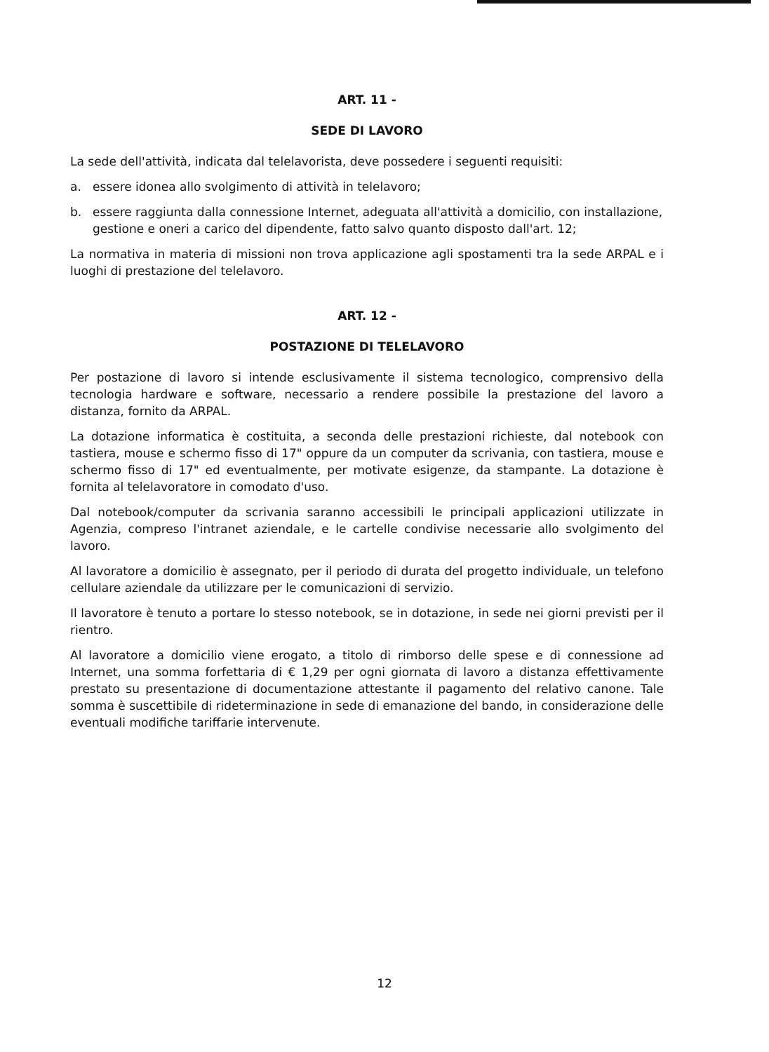ART. 11 -
SEDE DI LAVORO
La sede dell'attività, indicata dal telelavorista, deve possedere i seguenti requisiti:
a. essere idonea allo svolgimento di attività in telelavoro;
b. essere raggiunta dalla connessione Internet, adeguata all'attività a domicilio, con installazione, gestione e oneri a carico del dipendente, fatto salvo quanto disposto dall'art. 12;
La normativa in materia di missioni non trova applicazione agli spostamenti tra la sede ARPAL e i luoghi di prestazione del telelavoro.
ART. 12 -
POSTAZIONE DI TELELAVORO
Per postazione di lavoro si intende esclusivamente il sistema tecnologico, comprensivo della tecnologia hardware e software, necessario a rendere possibile la prestazione del lavoro a distanza, fornito da ARPAL.
La dotazione informatica è costituita, a seconda delle prestazioni richieste, dal notebook con tastiera, mouse e schermo fisso di 17" oppure da un computer da scrivania, con tastiera, mouse e schermo fisso di 17" ed eventualmente, per motivate esigenze, da stampante. La dotazione è fornita al telelavoratore in comodato d'uso.
Dal notebook/computer da scrivania saranno accessibili le principali applicazioni utilizzate in Agenzia, compreso l'intranet aziendale, e le cartelle condivise necessarie allo svolgimento del lavoro.
Al lavoratore a domicilio è assegnato, per il periodo di durata del progetto individuale, un telefono cellulare aziendale da utilizzare per le comunicazioni di servizio.
Il lavoratore è tenuto a portare lo stesso notebook, se in dotazione, in sede nei giorni previsti per il rientro.
Al lavoratore a domicilio viene erogato, a titolo di rimborso delle spese e di connessione ad Internet, una somma forfettaria di € 1,29 per ogni giornata di lavoro a distanza effettivamente prestato su presentazione di documentazione attestante il pagamento del relativo canone. Tale somma è suscettibile di rideterminazione in sede di emanazione del bando, in considerazione delle eventuali modifiche tariffarie intervenute.
12